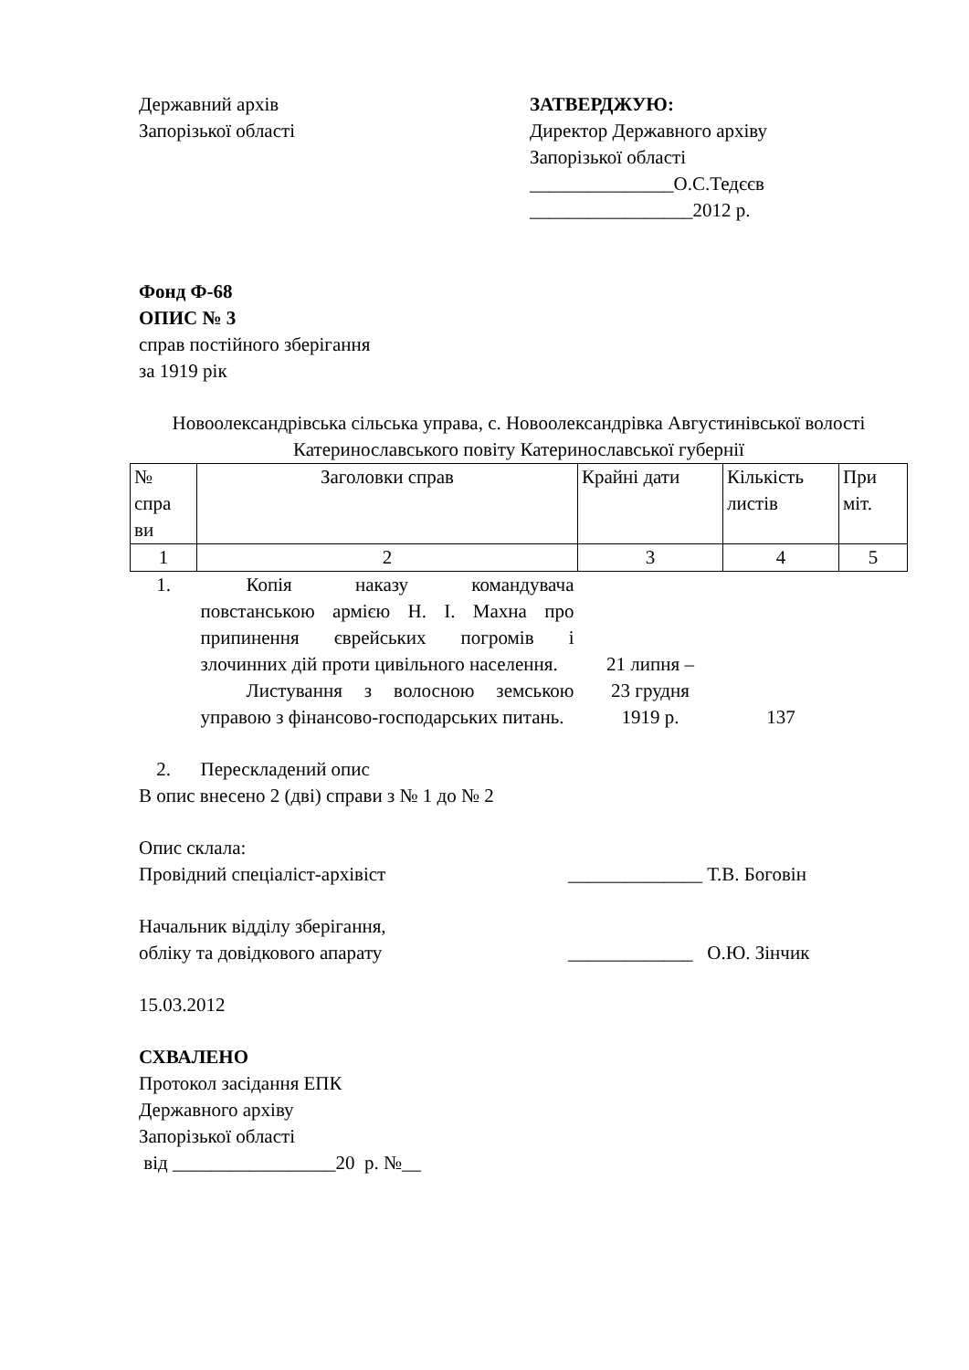Державний архів
Запорізької області
ЗАТВЕРДЖУЮ:
Директор Державного архіву
Запорізької області
_______________О.С.Тедєєв
_________________2012 р.
Фонд Ф-68
ОПИС № 3
справ постійного зберігання
за 1919 рік
Новоолександрівська сільська управа, с. Новоолександрівка Августинівської волості Катеринославського повіту Катеринославської губернії
| № спра ви | Заголовки справ | Крайні дати | Кількість листів | При міт. |
| --- | --- | --- | --- | --- |
| 1 | 2 | 3 | 4 | 5 |
| 1. | Копія наказу командувача повстанською армією Н. І. Махна про припинення єврейських погромів і злочинних дій проти цивільного населення. Листування з волосною земською управою з фінансово-господарських питань. | 21 липня – 23 грудня 1919 р. | 137 | |
| 2. | Перескладений опис | | | |
В опис внесено 2 (дві) справи з № 1 до № 2
Опис склала:
Провідний спеціаліст-архівіст ______________ Т.В. Боговін
Начальник відділу зберігання,
обліку та довідкового апарату _____________ О.Ю. Зінчик
15.03.2012
СХВАЛЕНО
Протокол засідання ЕПК
Державного архіву
Запорізької області
від _________________20 р. №__